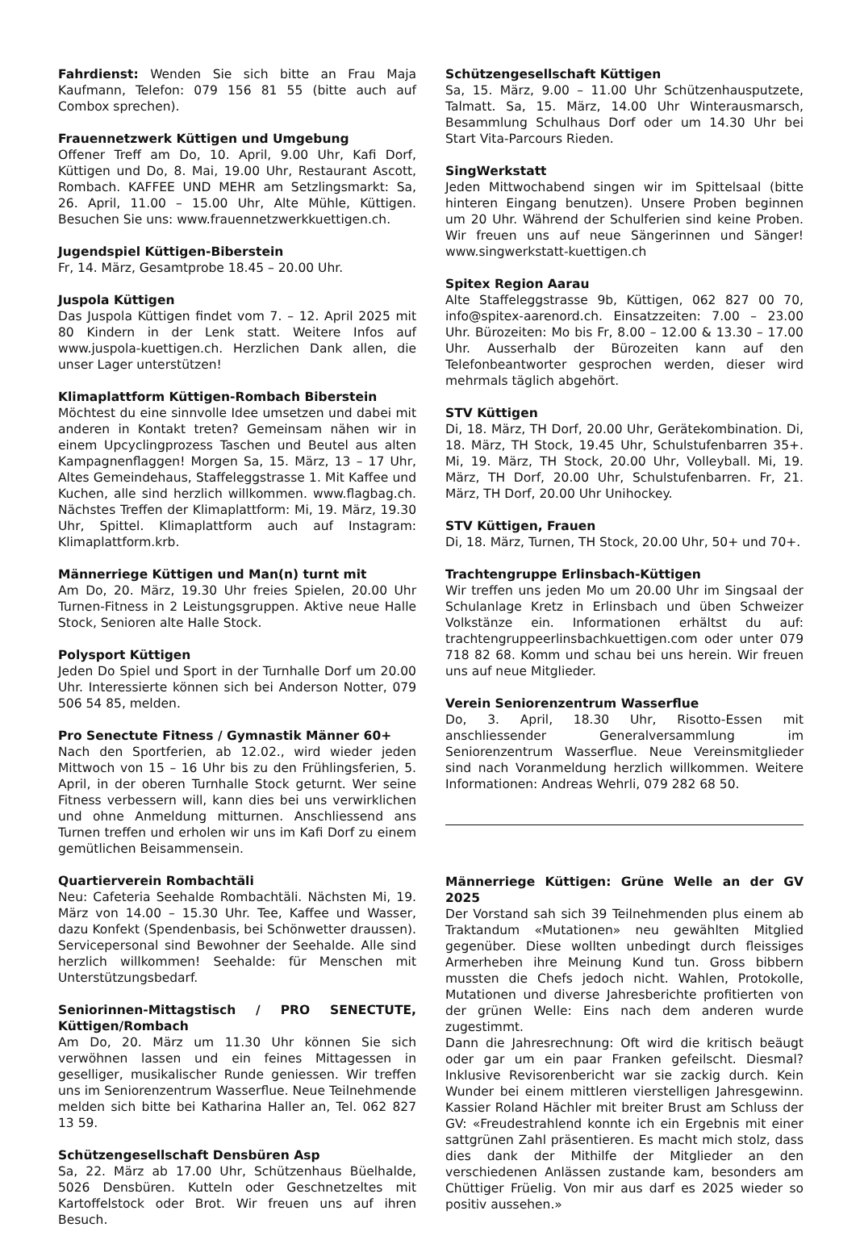Fahrdienst: Wenden Sie sich bitte an Frau Maja Kaufmann, Telefon: 079 156 81 55 (bitte auch auf Combox sprechen).
Frauennetzwerk Küttigen und Umgebung
Offener Treff am Do, 10. April, 9.00 Uhr, Kafi Dorf, Küttigen und Do, 8. Mai, 19.00 Uhr, Restaurant Ascott, Rombach. KAFFEE UND MEHR am Setzlingsmarkt: Sa, 26. April, 11.00 – 15.00 Uhr, Alte Mühle, Küttigen. Besuchen Sie uns: www.frauennetzwerkkuettigen.ch.
Jugendspiel Küttigen-Biberstein
Fr, 14. März, Gesamtprobe 18.45 – 20.00 Uhr.
Juspola Küttigen
Das Juspola Küttigen findet vom 7. – 12. April 2025 mit 80 Kindern in der Lenk statt. Weitere Infos auf www.juspola-kuettigen.ch. Herzlichen Dank allen, die unser Lager unterstützen!
Klimaplattform Küttigen-Rombach Biberstein
Möchtest du eine sinnvolle Idee umsetzen und dabei mit anderen in Kontakt treten? Gemeinsam nähen wir in einem Upcyclingprozess Taschen und Beutel aus alten Kampagnenflaggen! Morgen Sa, 15. März, 13 – 17 Uhr, Altes Gemeindehaus, Staffeleggstrasse 1. Mit Kaffee und Kuchen, alle sind herzlich willkommen. www.flagbag.ch. Nächstes Treffen der Klimaplattform: Mi, 19. März, 19.30 Uhr, Spittel. Klimaplattform auch auf Instagram: Klimaplattform.krb.
Männerriege Küttigen und Man(n) turnt mit
Am Do, 20. März, 19.30 Uhr freies Spielen, 20.00 Uhr Turnen-Fitness in 2 Leistungsgruppen. Aktive neue Halle Stock, Senioren alte Halle Stock.
Polysport Küttigen
Jeden Do Spiel und Sport in der Turnhalle Dorf um 20.00 Uhr. Interessierte können sich bei Anderson Notter, 079 506 54 85, melden.
Pro Senectute Fitness / Gymnastik Männer 60+
Nach den Sportferien, ab 12.02., wird wieder jeden Mittwoch von 15 – 16 Uhr bis zu den Frühlingsferien, 5. April, in der oberen Turnhalle Stock geturnt. Wer seine Fitness verbessern will, kann dies bei uns verwirklichen und ohne Anmeldung mitturnen. Anschliessend ans Turnen treffen und erholen wir uns im Kafi Dorf zu einem gemütlichen Beisammensein.
Quartierverein Rombachtäli
Neu: Cafeteria Seehalde Rombachtäli. Nächsten Mi, 19. März von 14.00 – 15.30 Uhr. Tee, Kaffee und Wasser, dazu Konfekt (Spendenbasis, bei Schönwetter draussen). Servicepersonal sind Bewohner der Seehalde. Alle sind herzlich willkommen! Seehalde: für Menschen mit Unterstützungsbedarf.
Seniorinnen-Mittagstisch / PRO SENECTUTE, Küttigen/Rombach
Am Do, 20. März um 11.30 Uhr können Sie sich verwöhnen lassen und ein feines Mittagessen in geselliger, musikalischer Runde geniessen. Wir treffen uns im Seniorenzentrum Wasserflue. Neue Teilnehmende melden sich bitte bei Katharina Haller an, Tel. 062 827 13 59.
Schützengesellschaft Densbüren Asp
Sa, 22. März ab 17.00 Uhr, Schützenhaus Büelhalde, 5026 Densbüren. Kutteln oder Geschnetzeltes mit Kartoffelstock oder Brot. Wir freuen uns auf ihren Besuch.
Schützengesellschaft Küttigen
Sa, 15. März, 9.00 – 11.00 Uhr Schützenhausputzete, Talmatt. Sa, 15. März, 14.00 Uhr Winterausmarsch, Besammlung Schulhaus Dorf oder um 14.30 Uhr bei Start Vita-Parcours Rieden.
SingWerkstatt
Jeden Mittwochabend singen wir im Spittelsaal (bitte hinteren Eingang benutzen). Unsere Proben beginnen um 20 Uhr. Während der Schulferien sind keine Proben. Wir freuen uns auf neue Sängerinnen und Sänger! www.singwerkstatt-kuettigen.ch
Spitex Region Aarau
Alte Staffeleggstrasse 9b, Küttigen, 062 827 00 70, info@spitex-aarenord.ch. Einsatzzeiten: 7.00 – 23.00 Uhr. Bürozeiten: Mo bis Fr, 8.00 – 12.00 & 13.30 – 17.00 Uhr. Ausserhalb der Bürozeiten kann auf den Telefonbeantworter gesprochen werden, dieser wird mehrmals täglich abgehört.
STV Küttigen
Di, 18. März, TH Dorf, 20.00 Uhr, Gerätekombination. Di, 18. März, TH Stock, 19.45 Uhr, Schulstufenbarren 35+. Mi, 19. März, TH Stock, 20.00 Uhr, Volleyball. Mi, 19. März, TH Dorf, 20.00 Uhr, Schulstufenbarren. Fr, 21. März, TH Dorf, 20.00 Uhr Unihockey.
STV Küttigen, Frauen
Di, 18. März, Turnen, TH Stock, 20.00 Uhr, 50+ und 70+.
Trachtengruppe Erlinsbach-Küttigen
Wir treffen uns jeden Mo um 20.00 Uhr im Singsaal der Schulanlage Kretz in Erlinsbach und üben Schweizer Volkstänze ein. Informationen erhältst du auf: trachtengruppeerlinsbachkuettigen.com oder unter 079 718 82 68. Komm und schau bei uns herein. Wir freuen uns auf neue Mitglieder.
Verein Seniorenzentrum Wasserflue
Do, 3. April, 18.30 Uhr, Risotto-Essen mit anschliessender Generalversammlung im Seniorenzentrum Wasserflue. Neue Vereinsmitglieder sind nach Voranmeldung herzlich willkommen. Weitere Informationen: Andreas Wehrli, 079 282 68 50.
Männerriege Küttigen: Grüne Welle an der GV 2025
Der Vorstand sah sich 39 Teilnehmenden plus einem ab Traktandum «Mutationen» neu gewählten Mitglied gegenüber. Diese wollten unbedingt durch fleissiges Armerheben ihre Meinung Kund tun. Gross bibbern mussten die Chefs jedoch nicht. Wahlen, Protokolle, Mutationen und diverse Jahresberichte profitierten von der grünen Welle: Eins nach dem anderen wurde zugestimmt.
Dann die Jahresrechnung: Oft wird die kritisch beäugt oder gar um ein paar Franken gefeilscht. Diesmal? Inklusive Revisorenbericht war sie zackig durch. Kein Wunder bei einem mittleren vierstelligen Jahresgewinn. Kassier Roland Hächler mit breiter Brust am Schluss der GV: «Freudestrahlend konnte ich ein Ergebnis mit einer sattgrünen Zahl präsentieren. Es macht mich stolz, dass dies dank der Mithilfe der Mitglieder an den verschiedenen Anlässen zustande kam, besonders am Chüttiger Früelig. Von mir aus darf es 2025 wieder so positiv aussehen.»